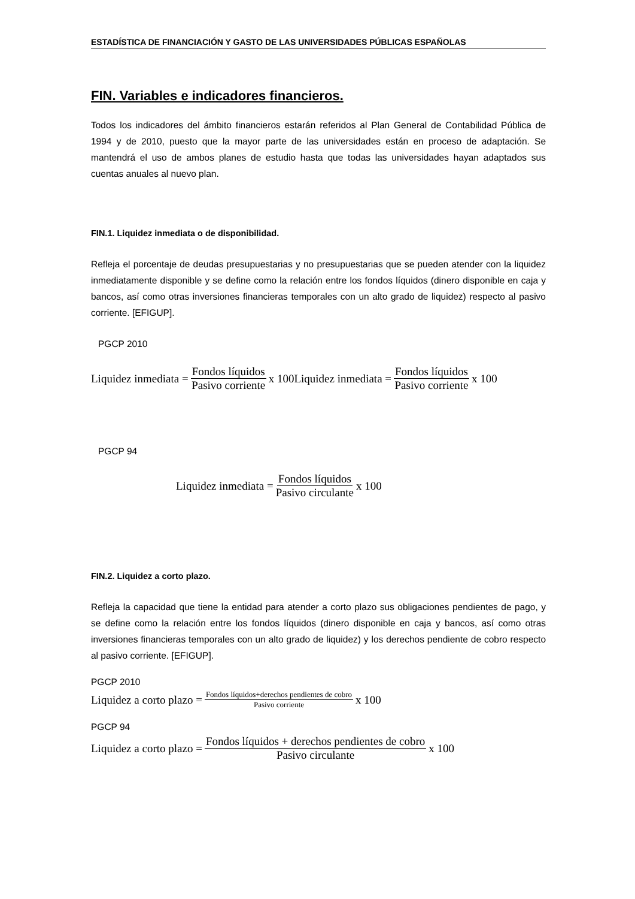ESTADÍSTICA DE FINANCIACIÓN Y GASTO DE LAS UNIVERSIDADES PÚBLICAS ESPAÑOLAS
FIN. Variables e indicadores financieros.
Todos los indicadores del ámbito financieros estarán referidos al Plan General de Contabilidad Pública de 1994 y de 2010, puesto que la mayor parte de las universidades están en proceso de adaptación. Se mantendrá el uso de ambos planes de estudio hasta que todas las universidades hayan adaptados sus cuentas anuales al nuevo plan.
FIN.1. Liquidez inmediata o de disponibilidad.
Refleja el porcentaje de deudas presupuestarias y no presupuestarias que se pueden atender con la liquidez inmediatamente disponible y se define como la relación entre los fondos líquidos (dinero disponible en caja y bancos, así como otras inversiones financieras temporales con un alto grado de liquidez) respecto al pasivo corriente. [EFIGUP].
PGCP 2010
Liquidez inmediata = Fondos líquidos Pasivo corriente x 100Liquidez inmediata = Fondos líquidos Pasivo corriente x 100
PGCP 94
Liquidez inmediata = Fondos líquidos Pasivo circulante x 100
FIN.2. Liquidez a corto plazo.
Refleja la capacidad que tiene la entidad para atender a corto plazo sus obligaciones pendientes de pago, y se define como la relación entre los fondos líquidos (dinero disponible en caja y bancos, así como otras inversiones financieras temporales con un alto grado de liquidez) y los derechos pendiente de cobro respecto al pasivo corriente. [EFIGUP].
PGCP 2010
Liquidez a corto plazo = Fondos líquidos+derechos pendientes de cobro Pasivo corriente x 100
PGCP 94
Liquidez a corto plazo = Fondos líquidos + derechos pendientes de cobro Pasivo circulante x 100